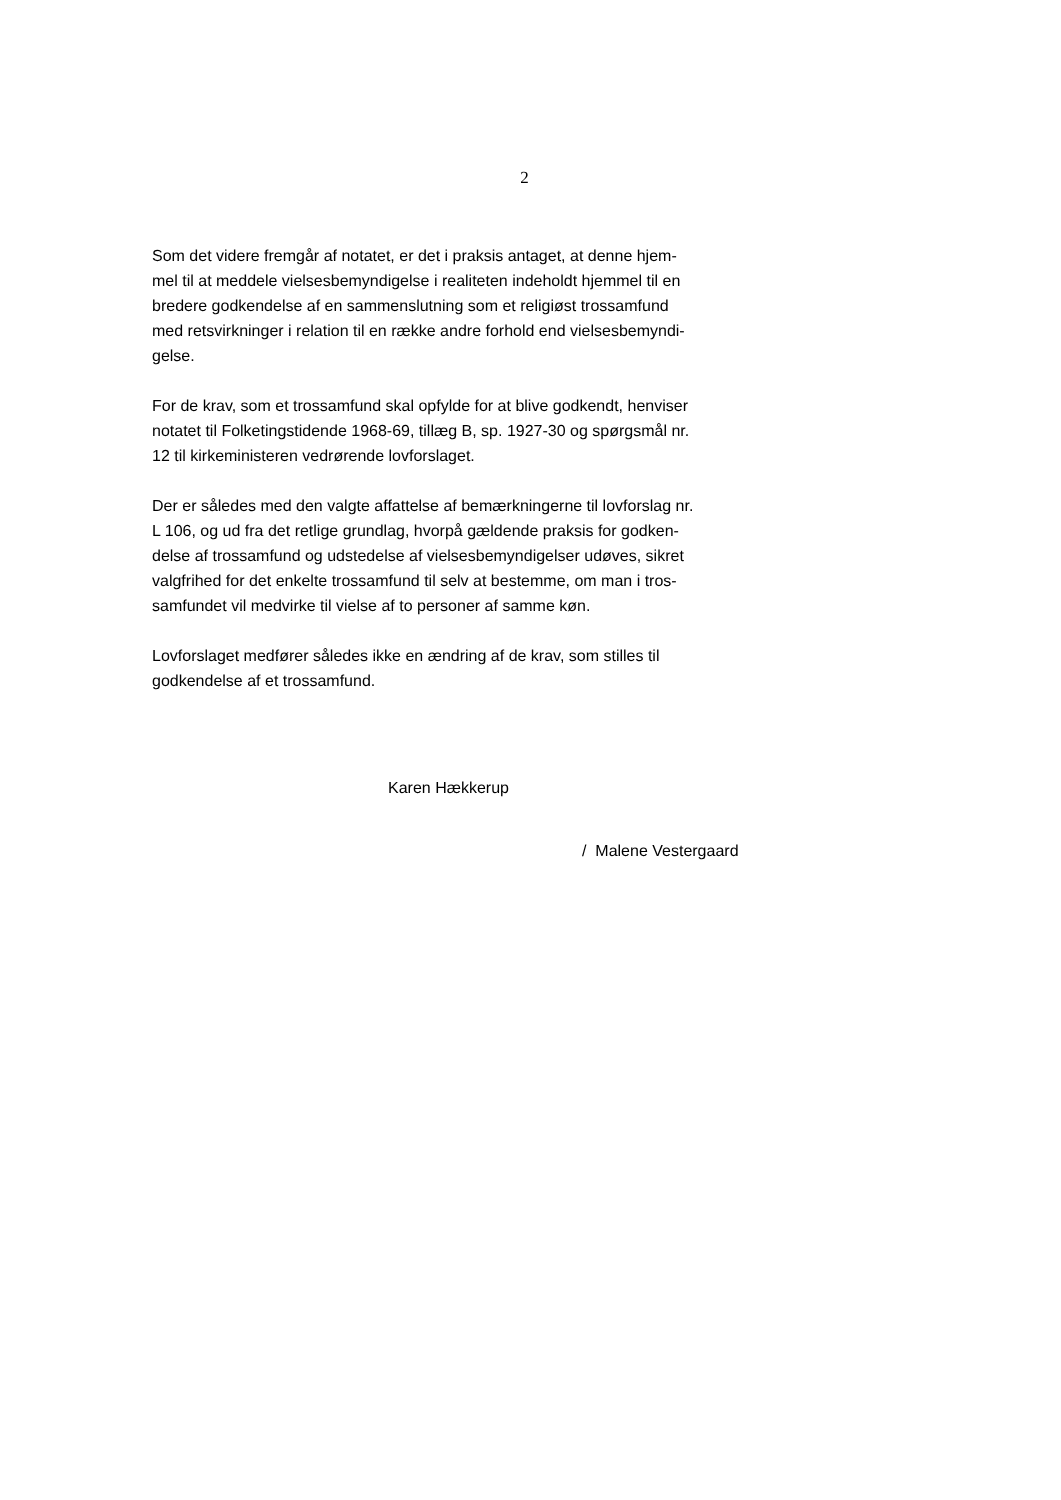2
Som det videre fremgår af notatet, er det i praksis antaget, at denne hjem-
mel til at meddele vielsesbemyndigelse i realiteten indeholdt hjemmel til en
bredere godkendelse af en sammenslutning som et religiøst trossamfund
med retsvirkninger i relation til en række andre forhold end vielsesbemyndi-
gelse.
For de krav, som et trossamfund skal opfylde for at blive godkendt, henviser
notatet til Folketingstidende 1968-69, tillæg B, sp. 1927-30 og spørgsmål nr.
12 til kirkeministeren vedrørende lovforslaget.
Der er således med den valgte affattelse af bemærkningerne til lovforslag nr.
L 106, og ud fra det retlige grundlag, hvorpå gældende praksis for godken-
delse af trossamfund og udstedelse af vielsesbemyndigelser udøves, sikret
valgfrihed for det enkelte trossamfund til selv at bestemme, om man i tros-
samfundet vil medvirke til vielse af to personer af samme køn.
Lovforslaget medfører således ikke en ændring af de krav, som stilles til
godkendelse af et trossamfund.
Karen Hækkerup
/ Malene Vestergaard